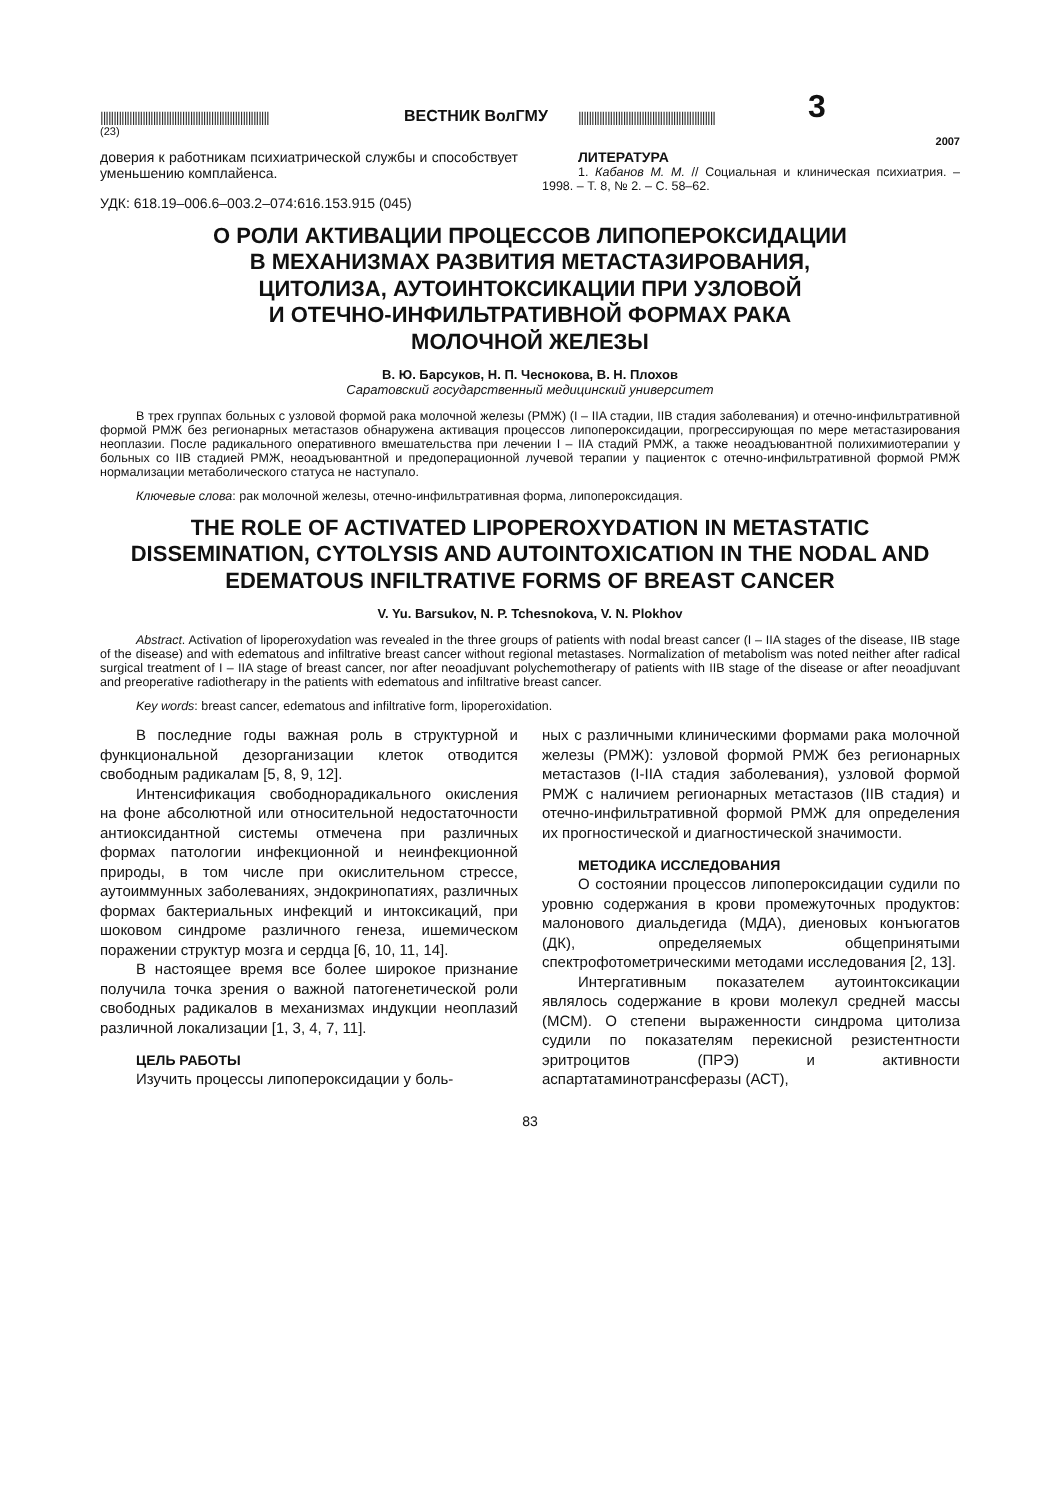|||||||||||||||||||||||||||||||||||||||||||||||||||||||||||||||| ВЕСТНИК ВолГМУ |||||||||||||||||||||||||||||||||||||||||||||||||||| 3
(23) 2007
доверия к работникам психиатрической службы и способствует уменьшению комплайенса.
УДК: 618.19–006.6–003.2–074:616.153.915 (045)
ЛИТЕРАТУРА
1. Кабанов М. М. // Социальная и клиническая психиатрия. – 1998. – Т. 8, № 2. – С. 58–62.
О РОЛИ АКТИВАЦИИ ПРОЦЕССОВ ЛИПОПЕРОКСИДАЦИИ
В МЕХАНИЗМАХ РАЗВИТИЯ МЕТАСТАЗИРОВАНИЯ,
ЦИТОЛИЗА, АУТОИНТОКСИКАЦИИ ПРИ УЗЛОВОЙ
И ОТЕЧНО-ИНФИЛЬТРАТИВНОЙ ФОРМАХ РАКА
МОЛОЧНОЙ ЖЕЛЕЗЫ
В. Ю. Барсуков, Н. П. Чеснокова, В. Н. Плохов
Саратовский государственный медицинский университет
В трех группах больных с узловой формой рака молочной железы (РМЖ) (I – IIA стадии, IIB стадия заболевания) и отечно-инфильтративной формой РМЖ без регионарных метастазов обнаружена активация процессов липопероксидации, прогрессирующая по мере метастазирования неоплазии. После радикального оперативного вмешательства при лечении I – IIA стадий РМЖ, а также неоадъювантной полихимиотерапии у больных со IIB стадией РМЖ, неоадъювантной и предоперационной лучевой терапии у пациенток с отечно-инфильтративной формой РМЖ нормализации метаболического статуса не наступало.
Ключевые слова: рак молочной железы, отечно-инфильтративная форма, липопероксидация.
THE ROLE OF ACTIVATED LIPOPEROXYDATION IN METASTATIC DISSEMINATION, CYTOLYSIS AND AUTOINTOXICATION IN THE NODAL AND EDEMATOUS INFILTRATIVE FORMS OF BREAST CANCER
V. Yu. Barsukov, N. P. Tchesnokova, V. N. Plokhov
Abstract. Activation of lipoperoxydation was revealed in the three groups of patients with nodal breast cancer (I – IIA stages of the disease, IIB stage of the disease) and with edematous and infiltrative breast cancer without regional metastases. Normalization of metabolism was noted neither after radical surgical treatment of I – IIA stage of breast cancer, nor after neoadjuvant polychemotherapy of patients with IIB stage of the disease or after neoadjuvant and preoperative radiotherapy in the patients with edematous and infiltrative breast cancer.
Key words: breast cancer, edematous and infiltrative form, lipoperoxidation.
В последние годы важная роль в структурной и функциональной дезорганизации клеток отводится свободным радикалам [5, 8, 9, 12].
Интенсификация свободнорадикального окисления на фоне абсолютной или относительной недостаточности антиоксидантной системы отмечена при различных формах патологии инфекционной и неинфекционной природы, в том числе при окислительном стрессе, аутоиммунных заболеваниях, эндокринопатиях, различных формах бактериальных инфекций и интоксикаций, при шоковом синдроме различного генеза, ишемическом поражении структур мозга и сердца [6, 10, 11, 14].
В настоящее время все более широкое признание получила точка зрения о важной патогенетической роли свободных радикалов в механизмах индукции неоплазий различной локализации [1, 3, 4, 7, 11].
ЦЕЛЬ РАБОТЫ
Изучить процессы липопероксидации у боль-
ных с различными клиническими формами рака молочной железы (РМЖ): узловой формой РМЖ без регионарных метастазов (I-IIA стадия заболевания), узловой формой РМЖ с наличием регионарных метастазов (IIB стадия) и отечно-инфильтративной формой РМЖ для определения их прогностической и диагностической значимости.
МЕТОДИКА ИССЛЕДОВАНИЯ
О состоянии процессов липопероксидации судили по уровню содержания в крови промежуточных продуктов: малонового диальдегида (МДА), диеновых конъюгатов (ДК), определяемых общепринятыми спектрофотометрическими методами исследования [2, 13].
Интергативным показателем аутоинтоксикации являлось содержание в крови молекул средней массы (МСМ). О степени выраженности синдрома цитолиза судили по показателям перекисной резистентности эритроцитов (ПРЭ) и активности аспартатаминотрансферазы (АСТ),
83